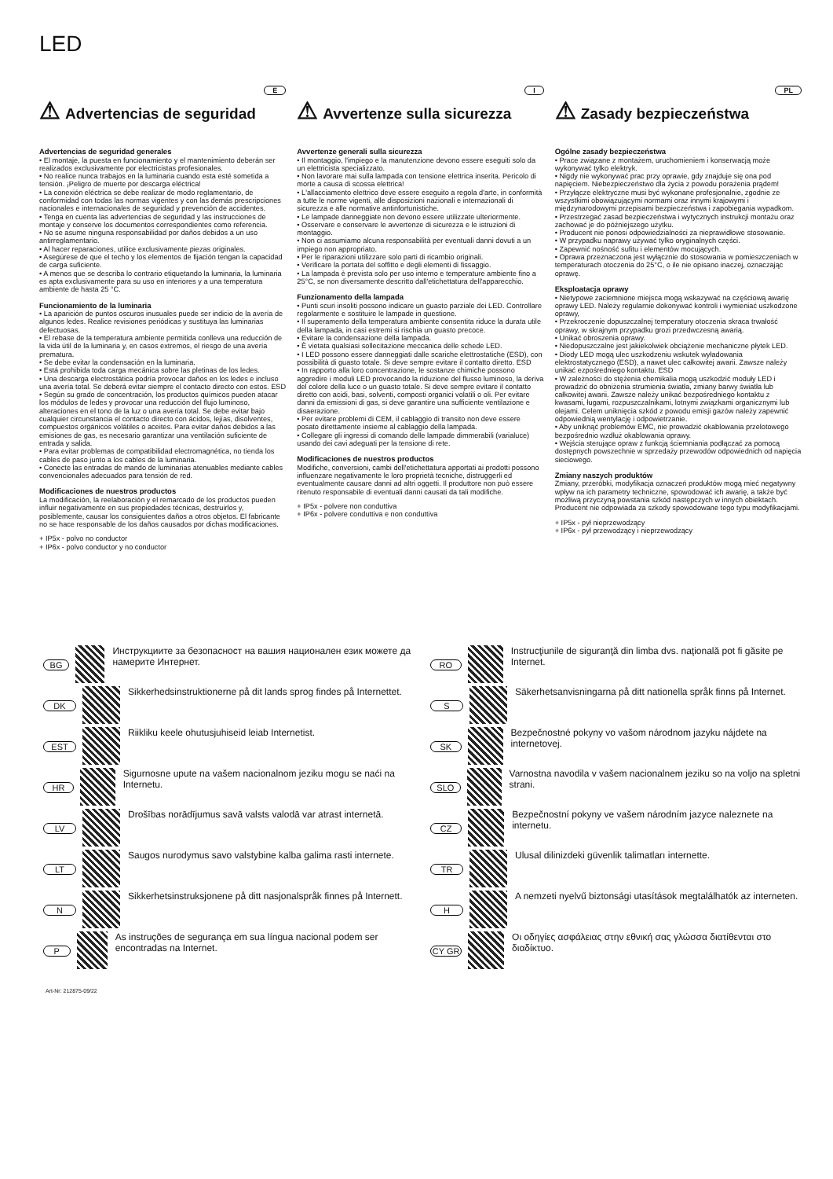LED
E
⚠ Advertencias de seguridad
Advertencias de seguridad generales
• El montaje, la puesta en funcionamiento y el mantenimiento deberán ser realizados exclusivamente por electricistas profesionales.
• No realice nunca trabajos en la luminaria cuando esta esté sometida a tensión. ¡Peligro de muerte por descarga eléctrica!
• La conexión eléctrica se debe realizar de modo reglamentario, de conformidad con todas las normas vigentes y con las demás prescripciones nacionales e internacionales de seguridad y prevención de accidentes.
• Tenga en cuenta las advertencias de seguridad y las instrucciones de montaje y conserve los documentos correspondientes como referencia.
• No se asume ninguna responsabilidad por daños debidos a un uso antirreglamentario.
• Al hacer reparaciones, utilice exclusivamente piezas originales.
• Asegúrese de que el techo y los elementos de fijación tengan la capacidad de carga suficiente.
• A menos que se describa lo contrario etiquetando la luminaria, la luminaria es apta exclusivamente para su uso en interiores y a una temperatura ambiente de hasta 25 °C.
Funcionamiento de la luminaria
• La aparición de puntos oscuros inusuales puede ser indicio de la avería de algunos ledes. Realice revisiones periódicas y sustituya las luminarias defectuosas.
• El rebase de la temperatura ambiente permitida conlleva una reducción de la vida útil de la luminaria y, en casos extremos, el riesgo de una avería prematura.
• Se debe evitar la condensación en la luminaria.
• Está prohibida toda carga mecánica sobre las pletinas de los ledes.
• Una descarga electrostática podría provocar daños en los ledes e incluso una avería total. Se deberá evitar siempre el contacto directo con estos. ESD
• Según su grado de concentración, los productos químicos pueden atacar los módulos de ledes y provocar una reducción del flujo luminoso, alteraciones en el tono de la luz o una avería total. Se debe evitar bajo cualquier circunstancia el contacto directo con ácidos, lejías, disolventes, compuestos orgánicos volátiles o aceites. Para evitar daños debidos a las emisiones de gas, es necesario garantizar una ventilación suficiente de entrada y salida.
• Para evitar problemas de compatibilidad electromagnética, no tienda los cables de paso junto a los cables de la luminaria.
• Conecte las entradas de mando de luminarias atenuables mediante cables convencionales adecuados para tensión de red.
Modificaciones de nuestros productos
La modificación, la reelaboración y el remarcado de los productos pueden influir negativamente en sus propiedades técnicas, destruirlos y, posiblemente, causar los consiguientes daños a otros objetos. El fabricante no se hace responsable de los daños causados por dichas modificaciones.
+ IP5x - polvo no conductor
+ IP6x - polvo conductor y no conductor
I
⚠ Avvertenze sulla sicurezza
Avvertenze generali sulla sicurezza
• Il montaggio, l'impiego e la manutenzione devono essere eseguiti solo da un elettricista specializzato.
• Non lavorare mai sulla lampada con tensione elettrica inserita. Pericolo di morte a causa di scossa elettrica!
• L'allacciamento elettrico deve essere eseguito a regola d'arte, in conformità a tutte le norme vigenti, alle disposizioni nazionali e internazionali di sicurezza e alle normative antinfortunistiche.
• Le lampade danneggiate non devono essere utilizzate ulteriormente.
• Osservare e conservare le avvertenze di sicurezza e le istruzioni di montaggio.
• Non ci assumiamo alcuna responsabilità per eventuali danni dovuti a un impiego non appropriato.
• Per le riparazioni utilizzare solo parti di ricambio originali.
• Verificare la portata del soffitto e degli elementi di fissaggio.
• La lampada è prevista solo per uso interno e temperature ambiente fino a 25°C, se non diversamente descritto dall'etichettatura dell'apparecchio.
Funzionamento della lampada
• Punti scuri insoliti possono indicare un guasto parziale dei LED. Controllare regolarmente e sostituire le lampade in questione.
• Il superamento della temperatura ambiente consentita riduce la durata utile della lampada, in casi estremi si rischia un guasto precoce.
• Evitare la condensazione della lampada.
• È vietata qualsiasi sollecitazione meccanica delle schede LED.
• I LED possono essere danneggiati dalle scariche elettrostatiche (ESD), con possibilità di guasto totale. Si deve sempre evitare il contatto diretto. ESD
• In rapporto alla loro concentrazione, le sostanze chimiche possono aggredire i moduli LED provocando la riduzione del flusso luminoso, la deriva del colore della luce o un guasto totale. Si deve sempre evitare il contatto diretto con acidi, basi, solventi, composti organici volatili o oli. Per evitare danni da emissioni di gas, si deve garantire una sufficiente ventilazione e disaerazione.
• Per evitare problemi di CEM, il cablaggio di transito non deve essere posato direttamente insieme al cablaggio della lampada.
• Collegare gli ingressi di comando delle lampade dimmerabili (varialuce) usando dei cavi adeguati per la tensione di rete.
Modificaciones de nuestros productos
Modifiche, conversioni, cambi dell'etichettatura apportati ai prodotti possono influenzare negativamente le loro proprietà tecniche, distruggerli ed eventualmente causare danni ad altri oggetti. Il produttore non può essere ritenuto responsabile di eventuali danni causati da tali modifiche.
+ IP5x - polvere non conduttiva
+ IP6x - polvere conduttiva e non conduttiva
PL
⚠ Zasady bezpieczeństwa
Ogólne zasady bezpieczeństwa
• Prace związane z montażem, uruchomieniem i konserwacją może wykonywać tylko elektryk.
• Nigdy nie wykonywać prac przy oprawie, gdy znajduje się ona pod napięciem. Niebezpieczeństwo dla życia z powodu porażenia prądem!
• Przyłącze elektryczne musi być wykonane profesjonalnie, zgodnie ze wszystkimi obowiązującymi normami oraz innymi krajowymi i międzynarodowymi przepisami bezpieczeństwa i zapobiegania wypadkom.
• Przestrzegać zasad bezpieczeństwa i wytycznych instrukcji montażu oraz zachować je do późniejszego użytku.
• Producent nie ponosi odpowiedzialności za nieprawidłowe stosowanie.
• W przypadku naprawy używać tylko oryginalnych części.
• Zapewnić nośność sufitu i elementów mocujących.
• Oprawa przeznaczona jest wyłącznie do stosowania w pomieszczeniach w temperaturach otoczenia do 25°C, o ile nie opisano inaczej, oznaczając oprawę.
Eksploatacja oprawy
• Nietypowe zaciemnione miejsca mogą wskazywać na częściową awarię oprawy LED. Należy regularnie dokonywać kontroli i wymieniać uszkodzone oprawy,
• Przekroczenie dopuszczalnej temperatury otoczenia skraca trwałość oprawy, w skrajnym przypadku grozi przedwczesną awarią.
• Unikać obroszenia oprawy.
• Niedopuszczalne jest jakiekolwiek obciążenie mechaniczne płytek LED.
• Diody LED mogą ulec uszkodzeniu wskutek wyładowania elektrostatycznego (ESD), a nawet ulec całkowitej awarii. Zawsze należy unikać ezpośredniego kontaktu. ESD
• W zależności do stężenia chemikalia mogą uszkodzić moduły LED i prowadzić do obniżenia strumienia światła, zmiany barwy światła lub całkowitej awarii. Zawsze należy unikać bezpośredniego kontaktu z kwasami, ługami, rozpuszczalnikami, lotnymi związkami organicznymi lub olejami. Celem uniknięcia szkód z powodu emisji gazów należy zapewnić odpowiednią wentylację i odpowietrzanie.
• Aby uniknąć problemów EMC, nie prowadzić okablowania przelotowego bezpośrednio wzdłuż okablowania oprawy.
• Wejścia sterujące opraw z funkcją ściemniania podłączać za pomocą dostępnych powszechnie w sprzedaży przewodów odpowiednich od napięcia sieciowego.
Zmiany naszych produktów
Zmiany, przeróbki, modyfikacja oznaczeń produktów mogą mieć negatywny wpływ na ich parametry techniczne, spowodować ich awarię, a także być możliwą przyczyną powstania szkód następczych w innych obiektach. Producent nie odpowiada za szkody spowodowane tego typu modyfikacjami.
+ IP5x - pył nieprzewodzący
+ IP6x - pył przewodzący i nieprzewodzący
BG
Инструкциите за безопасност на вашия национален език можете да намерите Интернет.
DK
Sikkerhedsinstruktionerne på dit lands sprog findes på Internettet.
EST
Riikliku keele ohutusjuhiseid leiab Internetist.
HR
Sigurnosne upute na vašem nacionalnom jeziku mogu se naći na Internetu.
LV
Drošības norādījumus savā valsts valodā var atrast internetā.
LT
Saugos nurodymus savo valstybine kalba galima rasti internete.
N
Sikkerhetsinstruksjonene på ditt nasjonalspråk finnes på Internett.
P
As instruções de segurança em sua língua nacional podem ser encontradas na Internet.
RO
Instrucţiunile de siguranţă din limba dvs. naţională pot fi găsite pe Internet.
S
Säkerhetsanvisningarna på ditt nationella språk finns på Internet.
SK
Bezpečnostné pokyny vo vašom národnom jazyku nájdete na internetovej.
SLO
Varnostna navodila v vašem nacionalnem jeziku so na voljo na spletni strani.
CZ
Bezpečnostní pokyny ve vašem národním jazyce naleznete na internetu.
TR
Ulusal dilinizdeki güvenlik talimatları internette.
H
A nemzeti nyelvű biztonsági utasítások megtalálhatók az interneten.
CY GR
Οι οδηγίες ασφάλειας στην εθνική σας γλώσσα διατίθενται στο διαδίκτυο.
Art-Nr: 212875-09/22